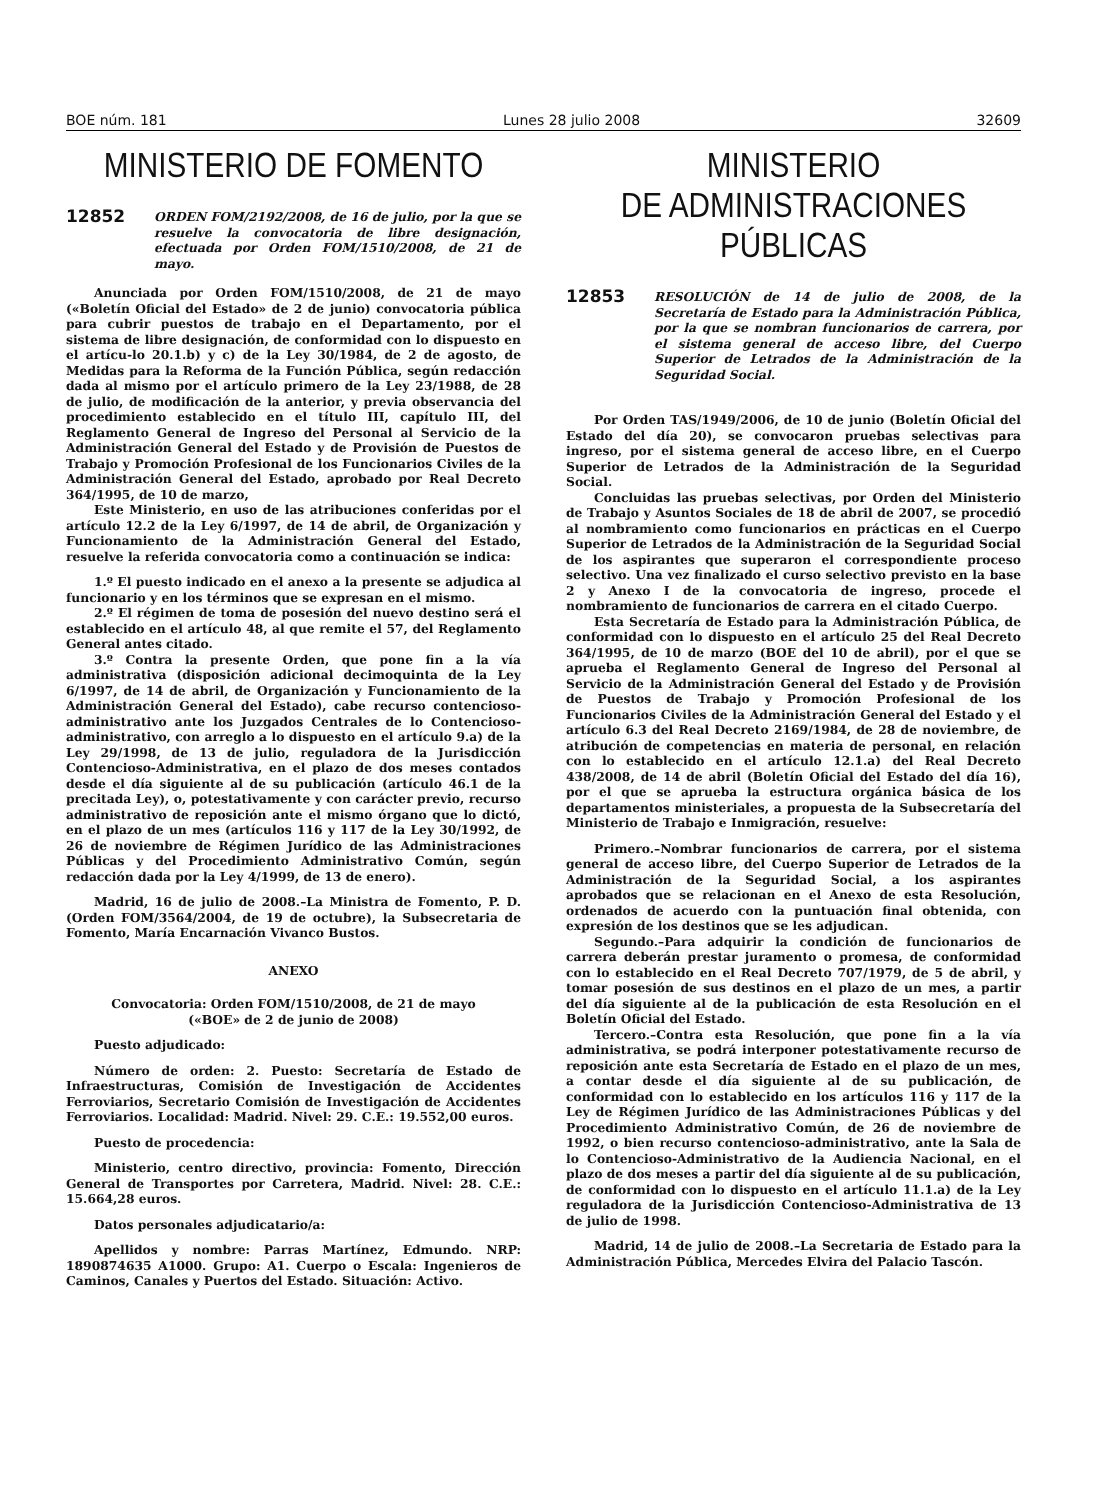BOE núm. 181 Lunes 28 julio 2008 32609
MINISTERIO DE FOMENTO
12852
ORDEN FOM/2192/2008, de 16 de julio, por la que se resuelve la convocatoria de libre designación, efectuada por Orden FOM/1510/2008, de 21 de mayo.
Anunciada por Orden FOM/1510/2008, de 21 de mayo («Boletín Oficial del Estado» de 2 de junio) convocatoria pública para cubrir puestos de trabajo en el Departamento, por el sistema de libre designación, de conformidad con lo dispuesto en el artícu-lo 20.1.b) y c) de la Ley 30/1984, de 2 de agosto, de Medidas para la Reforma de la Función Pública, según redacción dada al mismo por el artículo primero de la Ley 23/1988, de 28 de julio, de modificación de la anterior, y previa observancia del procedimiento establecido en el título III, capítulo III, del Reglamento General de Ingreso del Personal al Servicio de la Administración General del Estado y de Provisión de Puestos de Trabajo y Promoción Profesional de los Funcionarios Civiles de la Administración General del Estado, aprobado por Real Decreto 364/1995, de 10 de marzo,
Este Ministerio, en uso de las atribuciones conferidas por el artículo 12.2 de la Ley 6/1997, de 14 de abril, de Organización y Funcionamiento de la Administración General del Estado, resuelve la referida convocatoria como a continuación se indica:
1.º El puesto indicado en el anexo a la presente se adjudica al funcionario y en los términos que se expresan en el mismo.
2.º El régimen de toma de posesión del nuevo destino será el establecido en el artículo 48, al que remite el 57, del Reglamento General antes citado.
3.º Contra la presente Orden, que pone fin a la vía administrativa (disposición adicional decimoquinta de la Ley 6/1997, de 14 de abril, de Organización y Funcionamiento de la Administración General del Estado), cabe recurso contencioso-administrativo ante los Juzgados Centrales de lo Contencioso-administrativo, con arreglo a lo dispuesto en el artículo 9.a) de la Ley 29/1998, de 13 de julio, reguladora de la Jurisdicción Contencioso-Administrativa, en el plazo de dos meses contados desde el día siguiente al de su publicación (artículo 46.1 de la precitada Ley), o, potestativamente y con carácter previo, recurso administrativo de reposición ante el mismo órgano que lo dictó, en el plazo de un mes (artículos 116 y 117 de la Ley 30/1992, de 26 de noviembre de Régimen Jurídico de las Administraciones Públicas y del Procedimiento Administrativo Común, según redacción dada por la Ley 4/1999, de 13 de enero).
Madrid, 16 de julio de 2008.–La Ministra de Fomento, P. D. (Orden FOM/3564/2004, de 19 de octubre), la Subsecretaria de Fomento, María Encarnación Vivanco Bustos.
ANEXO
Convocatoria: Orden FOM/1510/2008, de 21 de mayo
(«BOE» de 2 de junio de 2008)
Puesto adjudicado:
Número de orden: 2. Puesto: Secretaría de Estado de Infraestructuras, Comisión de Investigación de Accidentes Ferroviarios, Secretario Comisión de Investigación de Accidentes Ferroviarios. Localidad: Madrid. Nivel: 29. C.E.: 19.552,00 euros.
Puesto de procedencia:
Ministerio, centro directivo, provincia: Fomento, Dirección General de Transportes por Carretera, Madrid. Nivel: 28. C.E.: 15.664,28 euros.
Datos personales adjudicatario/a:
Apellidos y nombre: Parras Martínez, Edmundo. NRP: 1890874635 A1000. Grupo: A1. Cuerpo o Escala: Ingenieros de Caminos, Canales y Puertos del Estado. Situación: Activo.
MINISTERIO
DE ADMINISTRACIONES PÚBLICAS
12853
RESOLUCIÓN de 14 de julio de 2008, de la Secretaría de Estado para la Administración Pública, por la que se nombran funcionarios de carrera, por el sistema general de acceso libre, del Cuerpo Superior de Letrados de la Administración de la Seguridad Social.
Por Orden TAS/1949/2006, de 10 de junio (Boletín Oficial del Estado del día 20), se convocaron pruebas selectivas para ingreso, por el sistema general de acceso libre, en el Cuerpo Superior de Letrados de la Administración de la Seguridad Social.
Concluidas las pruebas selectivas, por Orden del Ministerio de Trabajo y Asuntos Sociales de 18 de abril de 2007, se procedió al nombramiento como funcionarios en prácticas en el Cuerpo Superior de Letrados de la Administración de la Seguridad Social de los aspirantes que superaron el correspondiente proceso selectivo. Una vez finalizado el curso selectivo previsto en la base 2 y Anexo I de la convocatoria de ingreso, procede el nombramiento de funcionarios de carrera en el citado Cuerpo.
Esta Secretaría de Estado para la Administración Pública, de conformidad con lo dispuesto en el artículo 25 del Real Decreto 364/1995, de 10 de marzo (BOE del 10 de abril), por el que se aprueba el Reglamento General de Ingreso del Personal al Servicio de la Administración General del Estado y de Provisión de Puestos de Trabajo y Promoción Profesional de los Funcionarios Civiles de la Administración General del Estado y el artículo 6.3 del Real Decreto 2169/1984, de 28 de noviembre, de atribución de competencias en materia de personal, en relación con lo establecido en el artículo 12.1.a) del Real Decreto 438/2008, de 14 de abril (Boletín Oficial del Estado del día 16), por el que se aprueba la estructura orgánica básica de los departamentos ministeriales, a propuesta de la Subsecretaría del Ministerio de Trabajo e Inmigración, resuelve:
Primero.–Nombrar funcionarios de carrera, por el sistema general de acceso libre, del Cuerpo Superior de Letrados de la Administración de la Seguridad Social, a los aspirantes aprobados que se relacionan en el Anexo de esta Resolución, ordenados de acuerdo con la puntuación final obtenida, con expresión de los destinos que se les adjudican.
Segundo.–Para adquirir la condición de funcionarios de carrera deberán prestar juramento o promesa, de conformidad con lo establecido en el Real Decreto 707/1979, de 5 de abril, y tomar posesión de sus destinos en el plazo de un mes, a partir del día siguiente al de la publicación de esta Resolución en el Boletín Oficial del Estado.
Tercero.–Contra esta Resolución, que pone fin a la vía administrativa, se podrá interponer potestativamente recurso de reposición ante esta Secretaría de Estado en el plazo de un mes, a contar desde el día siguiente al de su publicación, de conformidad con lo establecido en los artículos 116 y 117 de la Ley de Régimen Jurídico de las Administraciones Públicas y del Procedimiento Administrativo Común, de 26 de noviembre de 1992, o bien recurso contencioso-administrativo, ante la Sala de lo Contencioso-Administrativo de la Audiencia Nacional, en el plazo de dos meses a partir del día siguiente al de su publicación, de conformidad con lo dispuesto en el artículo 11.1.a) de la Ley reguladora de la Jurisdicción Contencioso-Administrativa de 13 de julio de 1998.
Madrid, 14 de julio de 2008.–La Secretaria de Estado para la Administración Pública, Mercedes Elvira del Palacio Tascón.